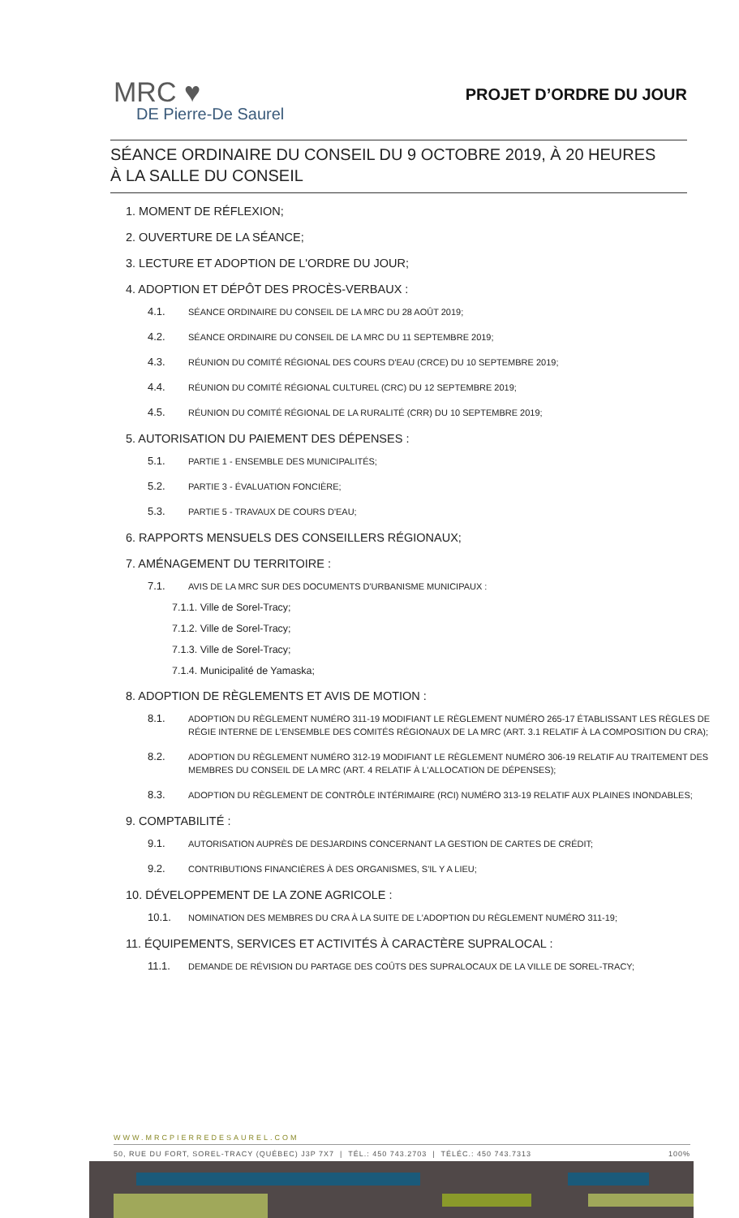MRC ♥
DE Pierre-De Saurel
PROJET D’ORDRE DU JOUR
SÉANCE ORDINAIRE DU CONSEIL DU 9 OCTOBRE 2019, À 20 HEURES
À LA SALLE DU CONSEIL
1. MOMENT DE RÉFLEXION;
2. OUVERTURE DE LA SÉANCE;
3. LECTURE ET ADOPTION DE L'ORDRE DU JOUR;
4. ADOPTION ET DÉPÔT DES PROCÈS-VERBAUX :
4.1. SÉANCE ORDINAIRE DU CONSEIL DE LA MRC DU 28 AOÛT 2019;
4.2. SÉANCE ORDINAIRE DU CONSEIL DE LA MRC DU 11 SEPTEMBRE 2019;
4.3. RÉUNION DU COMITÉ RÉGIONAL DES COURS D'EAU (CRCE) DU 10 SEPTEMBRE 2019;
4.4. RÉUNION DU COMITÉ RÉGIONAL CULTUREL (CRC) DU 12 SEPTEMBRE 2019;
4.5. RÉUNION DU COMITÉ RÉGIONAL DE LA RURALITÉ (CRR) DU 10 SEPTEMBRE 2019;
5. AUTORISATION DU PAIEMENT DES DÉPENSES :
5.1. PARTIE 1 - ENSEMBLE DES MUNICIPALITÉS;
5.2. PARTIE 3 - ÉVALUATION FONCIÈRE;
5.3. PARTIE 5 - TRAVAUX DE COURS D'EAU;
6. RAPPORTS MENSUELS DES CONSEILLERS RÉGIONAUX;
7. AMÉNAGEMENT DU TERRITOIRE :
7.1. AVIS DE LA MRC SUR DES DOCUMENTS D'URBANISME MUNICIPAUX :
7.1.1. Ville de Sorel-Tracy;
7.1.2. Ville de Sorel-Tracy;
7.1.3. Ville de Sorel-Tracy;
7.1.4. Municipalité de Yamaska;
8. ADOPTION DE RÈGLEMENTS ET AVIS DE MOTION :
8.1. ADOPTION DU RÈGLEMENT NUMÉRO 311-19 MODIFIANT LE RÈGLEMENT NUMÉRO 265-17 ÉTABLISSANT LES RÈGLES DE RÉGIE INTERNE DE L'ENSEMBLE DES COMITÉS RÉGIONAUX DE LA MRC (ART. 3.1 RELATIF À LA COMPOSITION DU CRA);
8.2. ADOPTION DU RÈGLEMENT NUMÉRO 312-19 MODIFIANT LE RÈGLEMENT NUMÉRO 306-19 RELATIF AU TRAITEMENT DES MEMBRES DU CONSEIL DE LA MRC (ART. 4 RELATIF À L'ALLOCATION DE DÉPENSES);
8.3. ADOPTION DU RÈGLEMENT DE CONTRÔLE INTÉRIMAIRE (RCI) NUMÉRO 313-19 RELATIF AUX PLAINES INONDABLES;
9. COMPTABILITÉ :
9.1. AUTORISATION AUPRÈS DE DESJARDINS CONCERNANT LA GESTION DE CARTES DE CRÉDIT;
9.2. CONTRIBUTIONS FINANCIÈRES À DES ORGANISMES, S'IL Y A LIEU;
10. DÉVELOPPEMENT DE LA ZONE AGRICOLE :
10.1. NOMINATION DES MEMBRES DU CRA À LA SUITE DE L'ADOPTION DU RÈGLEMENT NUMÉRO 311-19;
11. ÉQUIPEMENTS, SERVICES ET ACTIVITÉS À CARACTÈRE SUPRALOCAL :
11.1. DEMANDE DE RÉVISION DU PARTAGE DES COÛTS DES SUPRALOCAUX DE LA VILLE DE SOREL-TRACY;
WWW.MRCPIERREDESAUREL.COM
50, RUE DU FORT, SOREL-TRACY (QUÉBEC) J3P 7X7 | TÉL.: 450 743.2703 | TÉLÉC.: 450 743.7313 100%